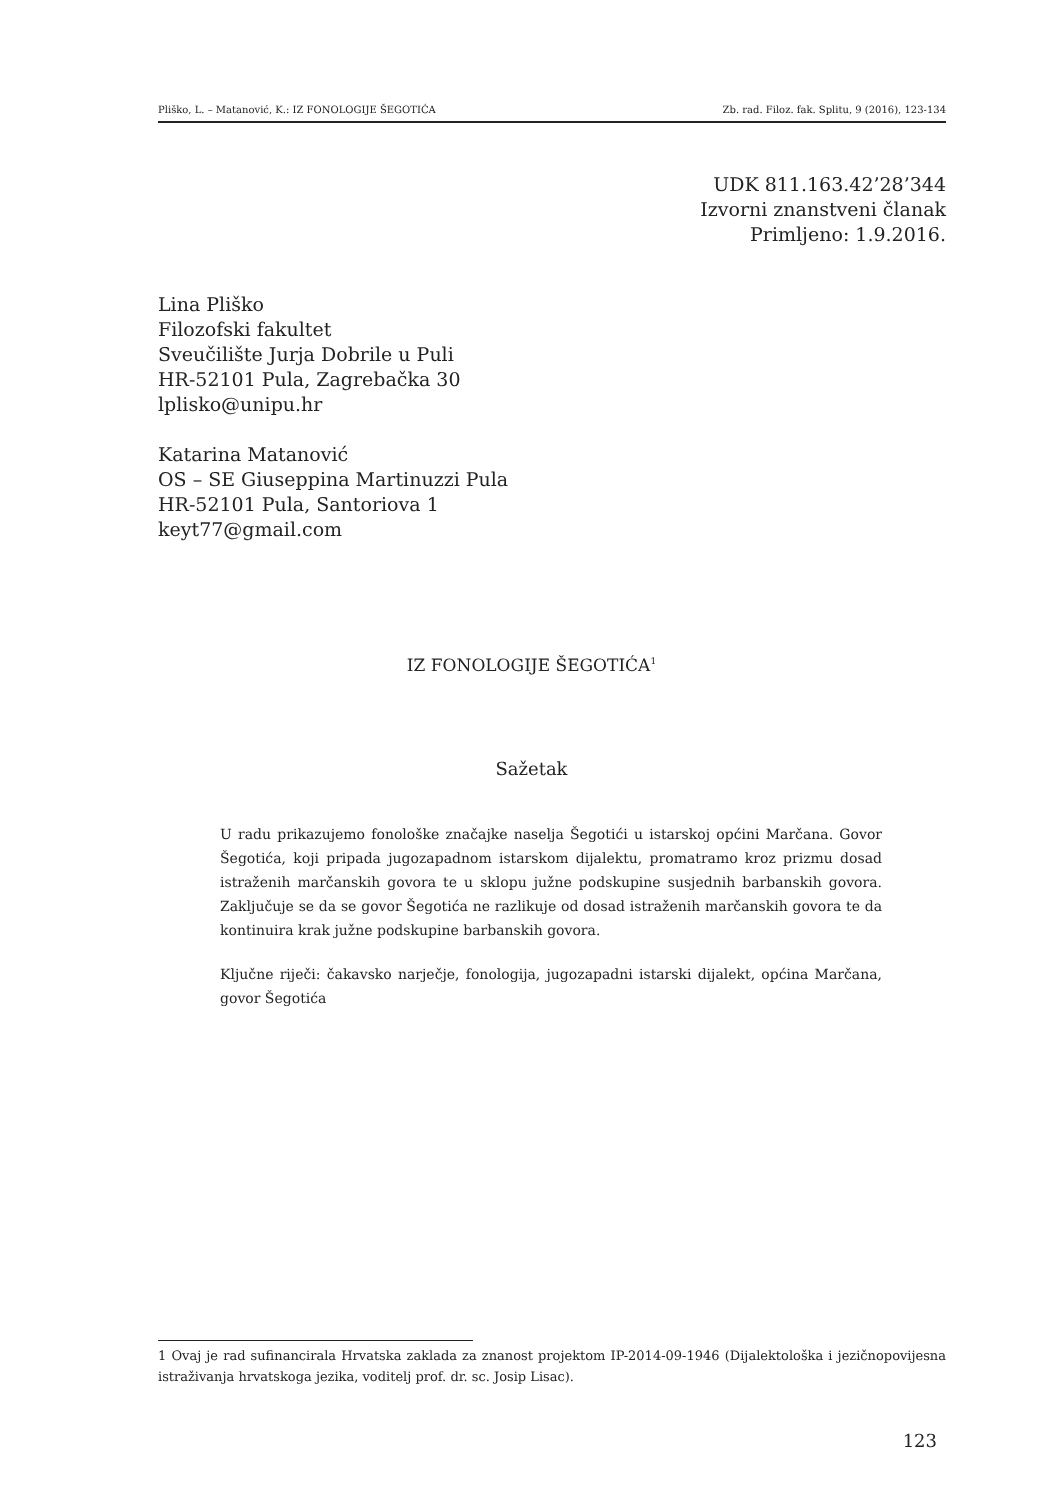Pliško, L. – Matanović, K.: IZ FONOLOGIJE ŠEGOTIĆA Zb. rad. Filoz. fak. Splitu, 9 (2016), 123-134
UDK 811.163.42’28’344
Izvorni znanstveni članak
Primljeno: 1.9.2016.
Lina Pliško
Filozofski fakultet
Sveučilište Jurja Dobrile u Puli
HR-52101 Pula, Zagrebačka 30
lplisko@unipu.hr
Katarina Matanović
OS – SE Giuseppina Martinuzzi Pula
HR-52101 Pula, Santoriova 1
keyt77@gmail.com
IZ FONOLOGIJE ŠEGOTIĆA<sup>1</sup>
Sažetak
U radu prikazujemo fonološke značajke naselja Šegotići u istarskoj općini Marčana. Govor Šegotića, koji pripada jugozapadnom istarskom dijalektu, promatramo kroz prizmu dosad istraženih marčanskih govora te u sklopu južne podskupine susjednih barbanskih govora. Zaključuje se da se govor Šegotića ne razlikuje od dosad istraženih marčanskih govora te da kontinuira krak južne podskupine barbanskih govora.
Ključne riječi: čakavsko narječje, fonologija, jugozapadni istarski dijalekt, općina Marčana, govor Šegotića
1 Ovaj je rad sufinancirala Hrvatska zaklada za znanost projektom IP-2014-09-1946 (Dijalektološka i jezičnopovijesna istraživanja hrvatskoga jezika, voditelj prof. dr. sc. Josip Lisac).
123